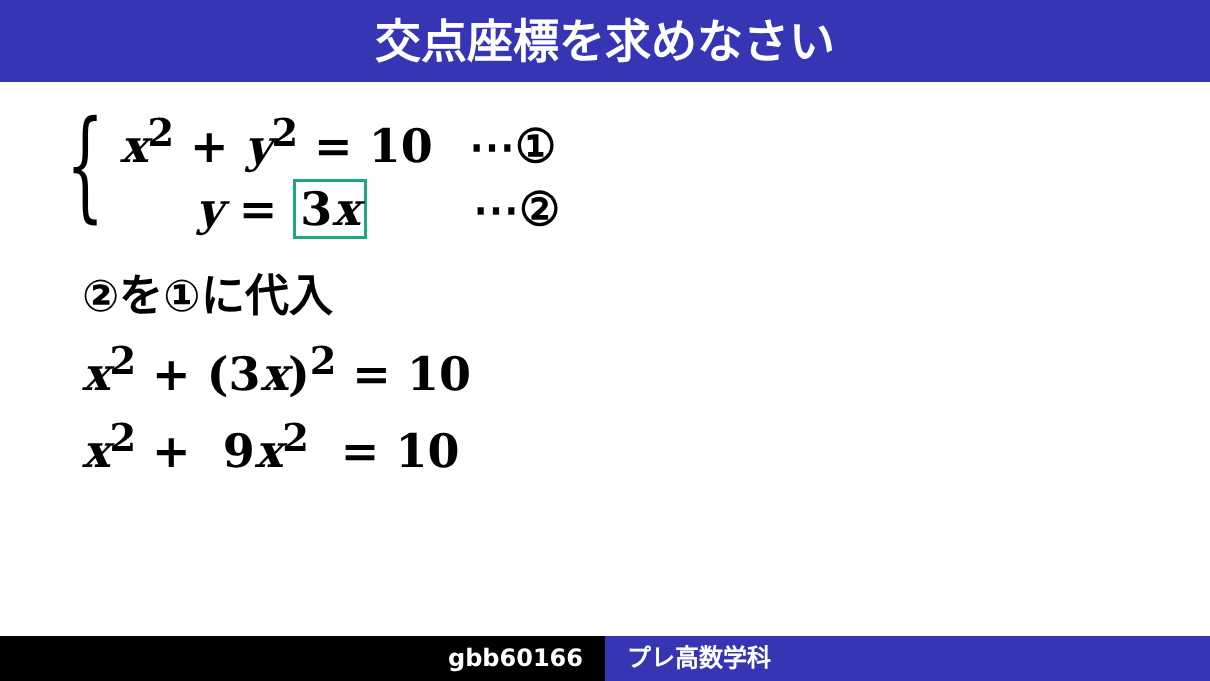交点座標を求めなさい
{ x<sup>2</sup> + y<sup>2</sup> = 10 ⋯①
y = 3x ⋯②
②を①に代入
x<sup>2</sup> + (3x)<sup>2</sup> = 10
x<sup>2</sup> + 9x<sup>2</sup> = 10
gbb60166 プレ高数学科